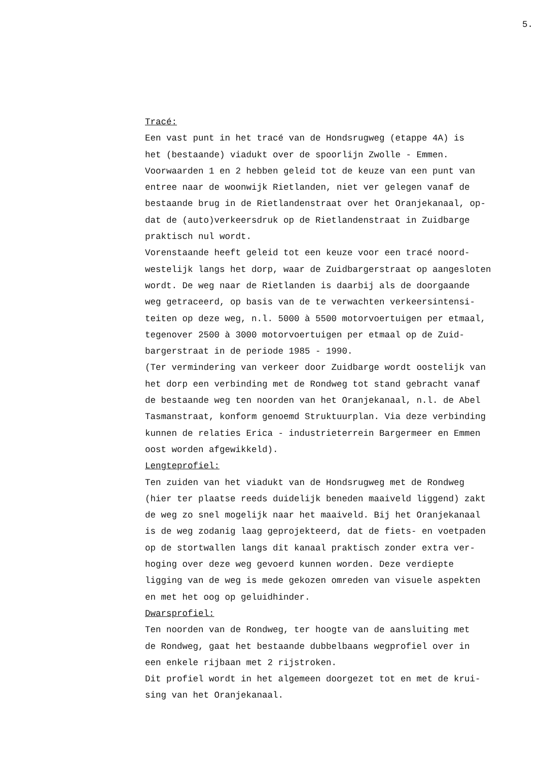5.
Tracé: Een vast punt in het tracé van de Hondsrugweg (etappe 4A) is het (bestaande) viadukt over de spoorlijn Zwolle - Emmen. Voorwaarden 1 en 2 hebben geleid tot de keuze van een punt van entree naar de woonwijk Rietlanden, niet ver gelegen vanaf de bestaande brug in de Rietlandenstraat over het Oranjekanaal, op- dat de (auto)verkeersdruk op de Rietlandenstraat in Zuidbarge praktisch nul wordt. Vorenstaande heeft geleid tot een keuze voor een tracé noord- westelijk langs het dorp, waar de Zuidbargerstraat op aangesloten wordt. De weg naar de Rietlanden is daarbij als de doorgaande weg getraceerd, op basis van de te verwachten verkeersintensi- teiten op deze weg, n.l. 5000 à 5500 motorvoertuigen per etmaal, tegenover 2500 à 3000 motorvoertuigen per etmaal op de Zuid- bargerstraat in de periode 1985 - 1990. (Ter vermindering van verkeer door Zuidbarge wordt oostelijk van het dorp een verbinding met de Rondweg tot stand gebracht vanaf de bestaande weg ten noorden van het Oranjekanaal, n.l. de Abel Tasmanstraat, konform genoemd Struktuurplan. Via deze verbinding kunnen de relaties Erica - industrieterrein Bargermeer en Emmen oost worden afgewikkeld). Lengteprofiel: Ten zuiden van het viadukt van de Hondsrugweg met de Rondweg (hier ter plaatse reeds duidelijk beneden maaiveld liggend) zakt de weg zo snel mogelijk naar het maaiveld. Bij het Oranjekanaal is de weg zodanig laag geprojekteerd, dat de fiets- en voetpaden op de stortwallen langs dit kanaal praktisch zonder extra ver- hoging over deze weg gevoerd kunnen worden. Deze verdiepte ligging van de weg is mede gekozen omreden van visuele aspekten en met het oog op geluidhinder. Dwarsprofiel: Ten noorden van de Rondweg, ter hoogte van de aansluiting met de Rondweg, gaat het bestaande dubbelbaans wegprofiel over in een enkele rijbaan met 2 rijstroken. Dit profiel wordt in het algemeen doorgezet tot en met de krui- sing van het Oranjekanaal.